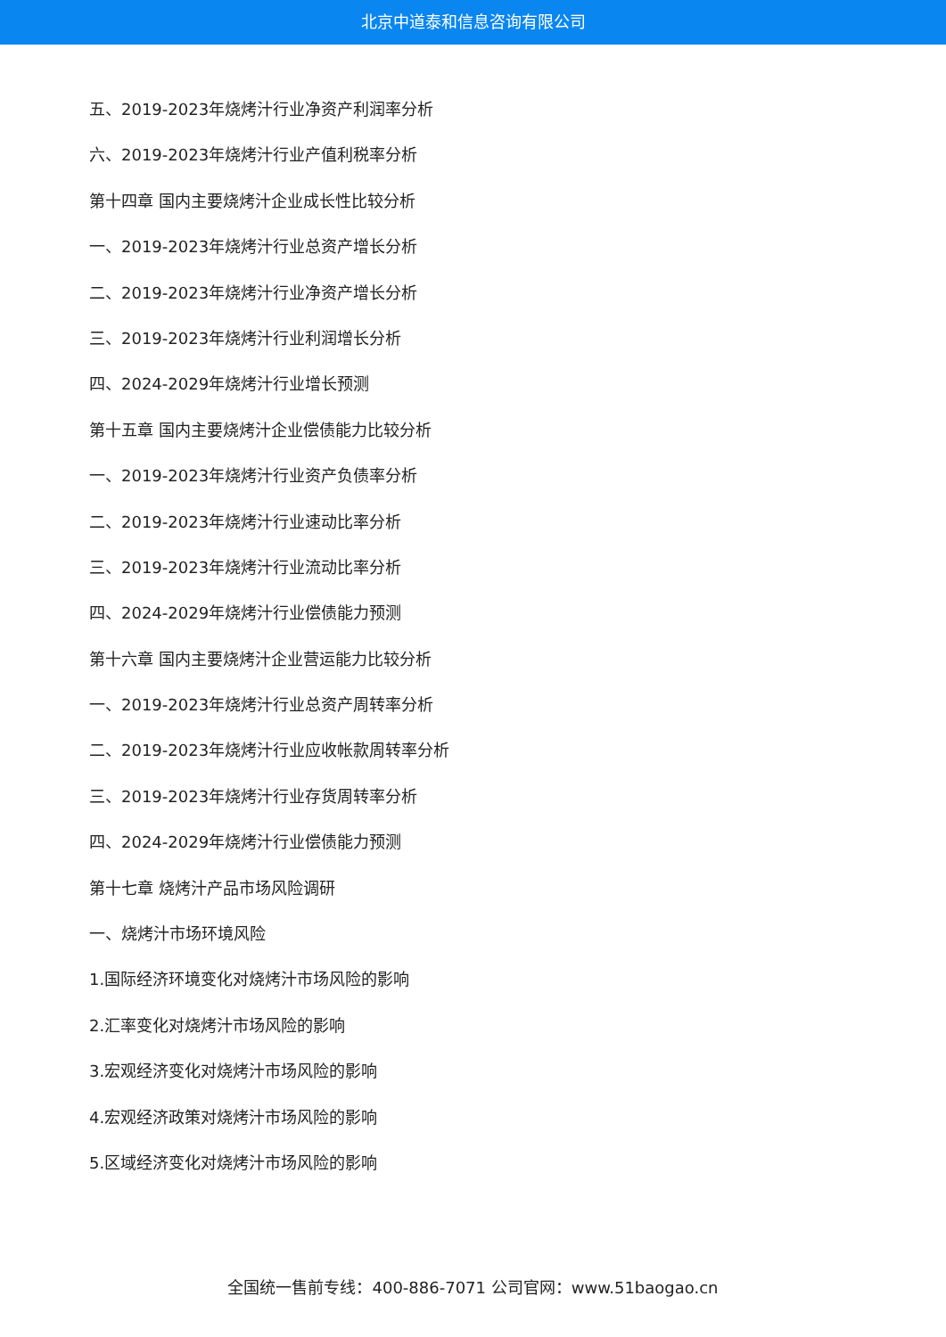北京中道泰和信息咨询有限公司
五、2019-2023年烧烤汁行业净资产利润率分析
六、2019-2023年烧烤汁行业产值利税率分析
第十四章 国内主要烧烤汁企业成长性比较分析
一、2019-2023年烧烤汁行业总资产增长分析
二、2019-2023年烧烤汁行业净资产增长分析
三、2019-2023年烧烤汁行业利润增长分析
四、2024-2029年烧烤汁行业增长预测
第十五章 国内主要烧烤汁企业偿债能力比较分析
一、2019-2023年烧烤汁行业资产负债率分析
二、2019-2023年烧烤汁行业速动比率分析
三、2019-2023年烧烤汁行业流动比率分析
四、2024-2029年烧烤汁行业偿债能力预测
第十六章 国内主要烧烤汁企业营运能力比较分析
一、2019-2023年烧烤汁行业总资产周转率分析
二、2019-2023年烧烤汁行业应收帐款周转率分析
三、2019-2023年烧烤汁行业存货周转率分析
四、2024-2029年烧烤汁行业偿债能力预测
第十七章 烧烤汁产品市场风险调研
一、烧烤汁市场环境风险
1.国际经济环境变化对烧烤汁市场风险的影响
2.汇率变化对烧烤汁市场风险的影响
3.宏观经济变化对烧烤汁市场风险的影响
4.宏观经济政策对烧烤汁市场风险的影响
5.区域经济变化对烧烤汁市场风险的影响
全国统一售前专线：400-886-7071 公司官网：www.51baogao.cn